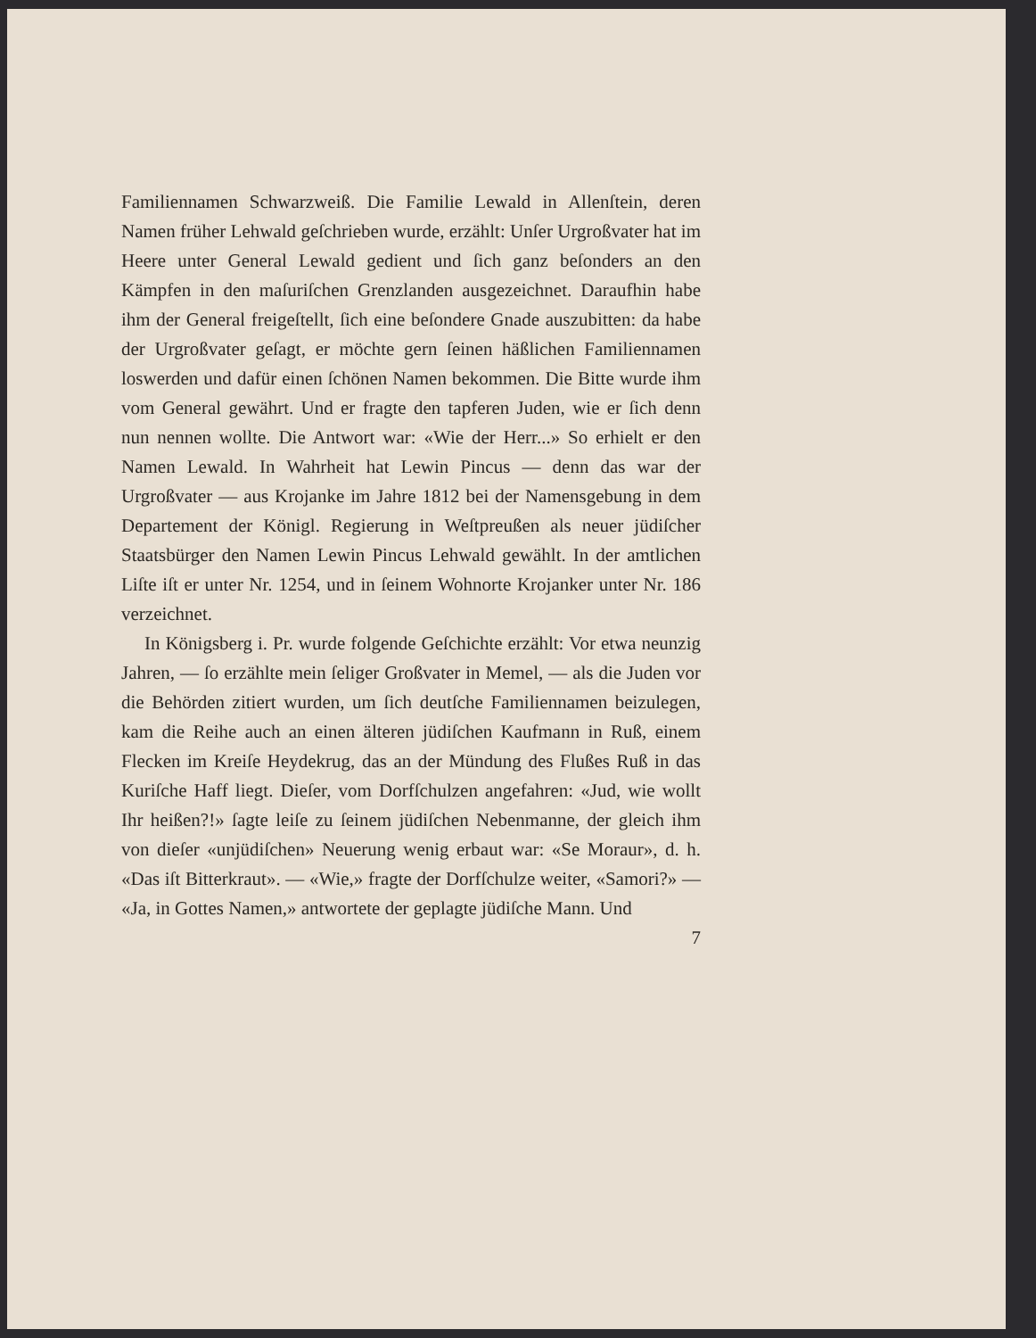Familiennamen Schwarzweiß. Die Familie Lewald in Allenſtein, deren Namen früher Lehwald geſchrieben wurde, erzählt: Unſer Urgroßvater hat im Heere unter General Lewald gedient und ſich ganz beſonders an den Kämpfen in den maſuriſchen Grenzlanden ausgezeichnet. Daraufhin habe ihm der General freigeſtellt, ſich eine beſondere Gnade auszubitten: da habe der Urgroßvater geſagt, er möchte gern ſeinen häßlichen Familiennamen loswerden und dafür einen ſchönen Namen bekommen. Die Bitte wurde ihm vom General gewährt. Und er fragte den tapferen Juden, wie er ſich denn nun nennen wollte. Die Antwort war: «Wie der Herr...» So erhielt er den Namen Lewald. In Wahrheit hat Lewin Pincus — denn das war der Urgroßvater — aus Krojanke im Jahre 1812 bei der Namensgebung in dem Departement der Königl. Regierung in Weſtpreußen als neuer jüdiſcher Staatsbürger den Namen Lewin Pincus Lehwald gewählt. In der amtlichen Liſte iſt er unter Nr. 1254, und in ſeinem Wohnorte Krojanker unter Nr. 186 verzeichnet.
In Königsberg i. Pr. wurde folgende Geſchichte erzählt: Vor etwa neunzig Jahren, — ſo erzählte mein ſeliger Großvater in Memel, — als die Juden vor die Behörden zitiert wurden, um ſich deutſche Familiennamen beizulegen, kam die Reihe auch an einen älteren jüdiſchen Kaufmann in Ruß, einem Flecken im Kreiſe Heydekrug, das an der Mündung des Flußes Ruß in das Kuriſche Haff liegt. Dieſer, vom Dorfſchulzen angefahren: «Jud, wie wollt Ihr heißen?!» ſagte leiſe zu ſeinem jüdiſchen Nebenmanne, der gleich ihm von dieſer «unjüdiſchen» Neuerung wenig erbaut war: «Se Moraur», d. h. «Das iſt Bitterkraut». — «Wie,» fragte der Dorfſchulze weiter, «Samori?» — «Ja, in Gottes Namen,» antwortete der geplagte jüdiſche Mann. Und
7